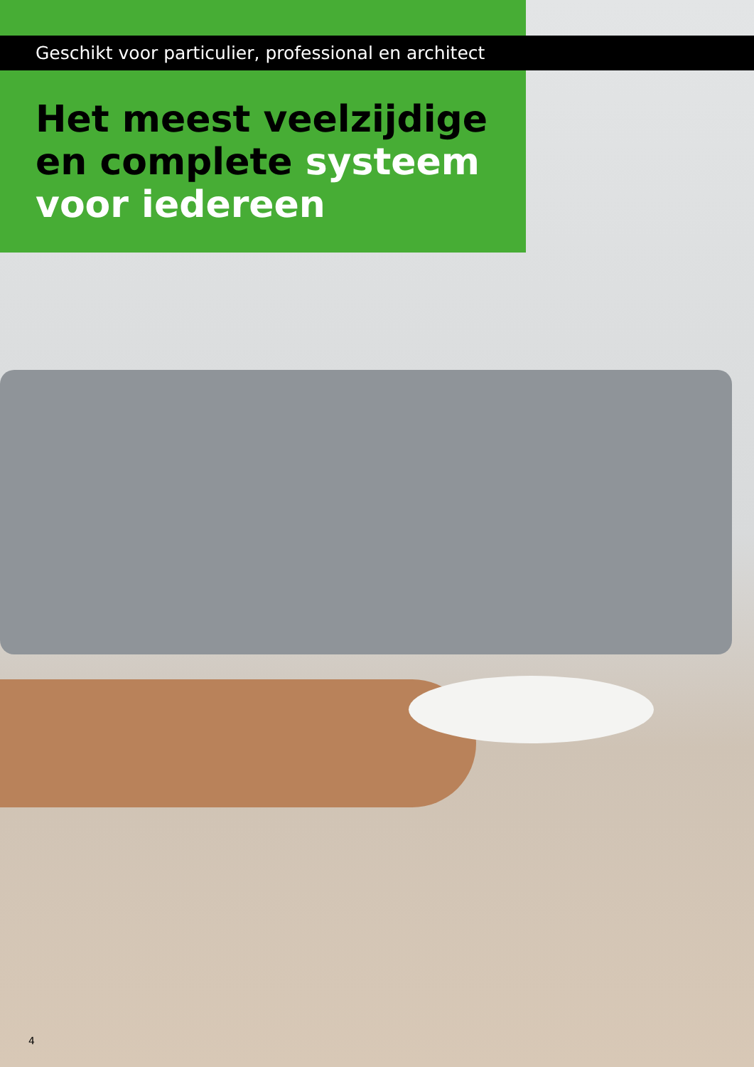Geschikt voor particulier, professional en architect
Het meest veelzijdige en complete systeem voor iedereen
4